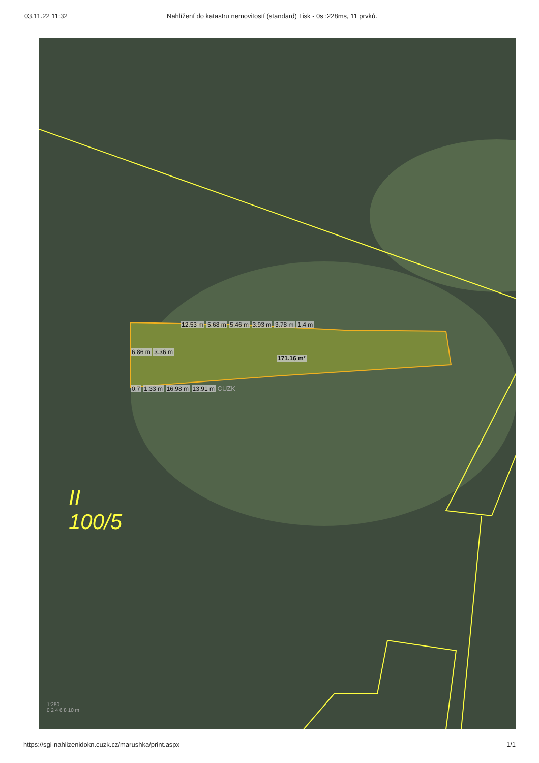03.11.22 11:32 Nahlížení do katastru nemovitostí (standard) Tisk - 0s :228ms, 11 prvků.
12.53 m 5.68 m 5.46 m 3.93 m 3.78 m 1.4 m
6.86 m 3.36 m
171.16 m²
0.7 1.33 m 16.98 m 13.91 m CUZK
II
100/5
1:250
0 2 4 6 8 10 m
https://sgi-nahlizenidokn.cuzk.cz/marushka/print.aspx
1/1